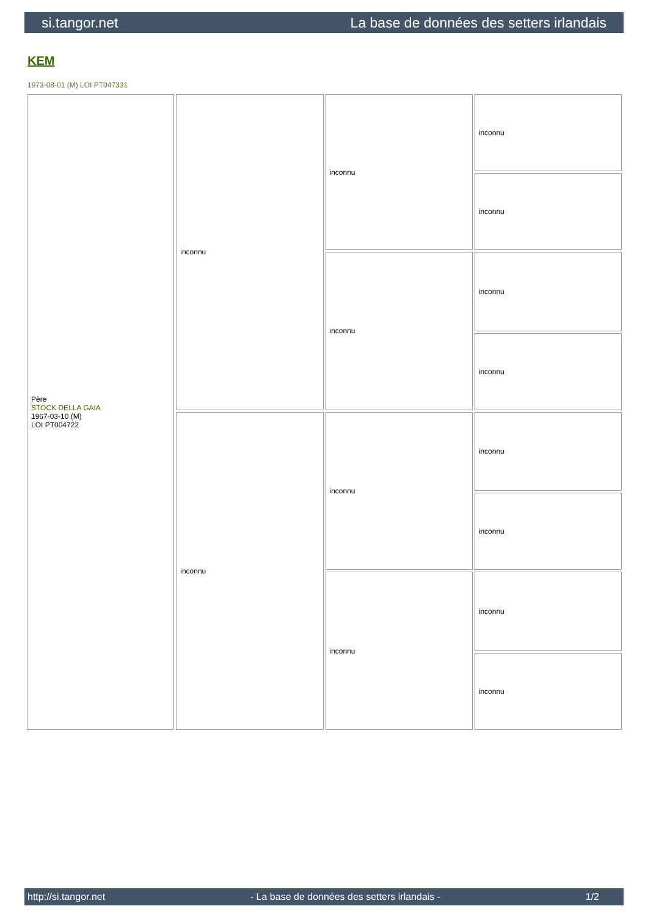si.tangor.net La base de données des setters irlandais
KEM
1973-08-01 (M) LOI PT047331
| Père STOCK DELLA GAIA 1967-03-10 (M) LOI PT004722 | inconnu | inconnu | inconnu |
| | | | inconnu |
| | | inconnu | inconnu |
| | | | inconnu |
| | inconnu | inconnu | inconnu |
| | | | inconnu |
| | | inconnu | inconnu |
| | | | inconnu |
http://si.tangor.net - La base de données des setters irlandais - 1/2